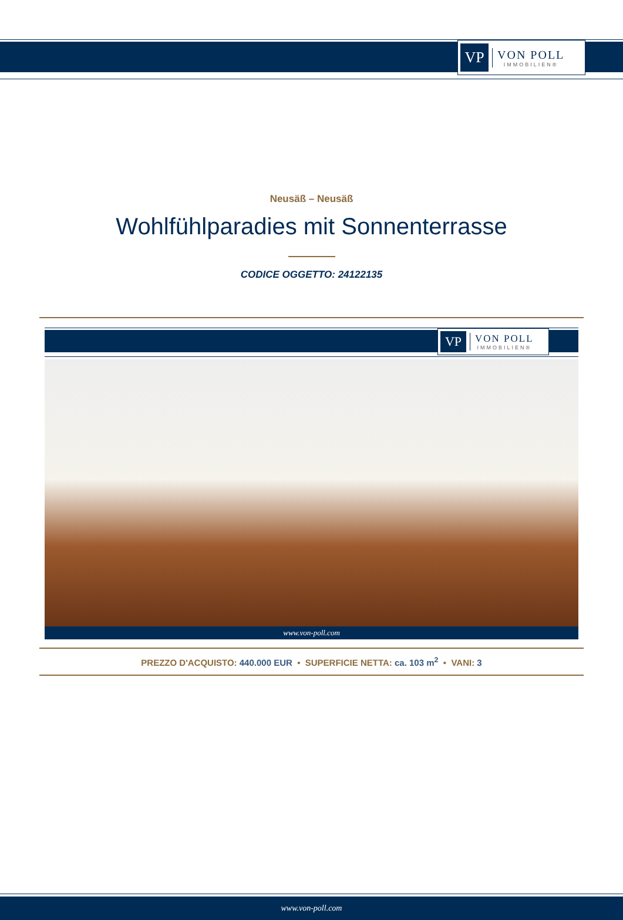VP
VON POLL
IMMOBILIEN®
Neusäß – Neusäß
Wohlfühlparadies mit Sonnenterrasse
CODICE OGGETTO: 24122135
VP
VON POLL
IMMOBILIEN®
www.von-poll.com
PREZZO D'ACQUISTO: 440.000 EUR • SUPERFICIE NETTA: ca. 103 m<sup>2</sup> • VANI: 3
www.von-poll.com